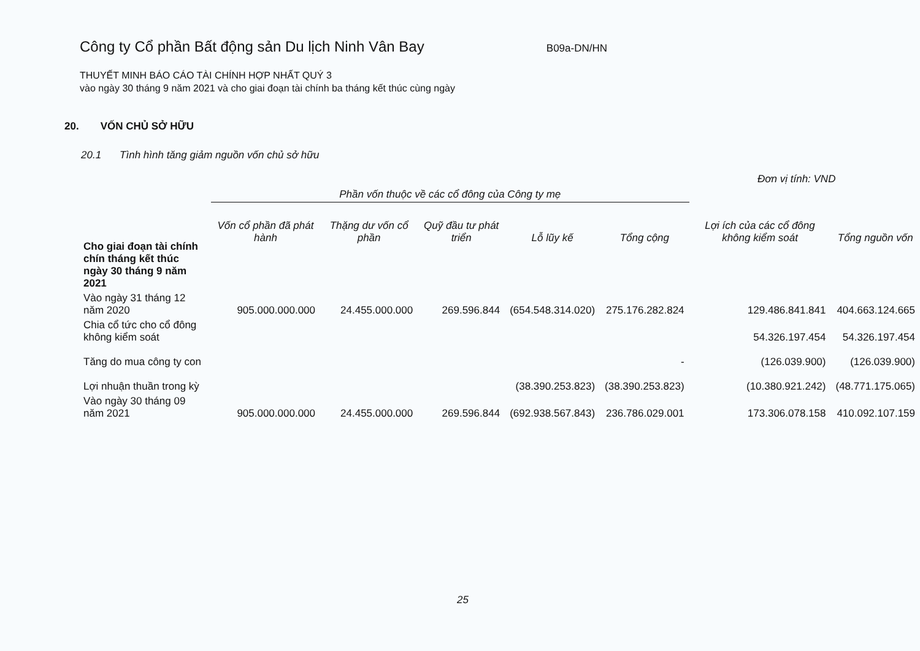Công ty Cổ phần Bất động sản Du lịch Ninh Vân Bay
B09a-DN/HN
THUYẾT MINH BÁO CÁO TÀI CHÍNH HỢP NHẤT QUÝ 3
vào ngày 30 tháng 9 năm 2021 và cho giai đoạn tài chính ba tháng kết thúc cùng ngày
20. VỐN CHỦ SỞ HỮU
20.1 Tình hình tăng giảm nguồn vốn chủ sở hữu
Đơn vị tính: VND
| | Phần vốn thuộc về các cổ đông của Công ty mẹ | | | | | | |
| --- | --- | --- | --- | --- | --- | --- | --- |
| Cho giai đoạn tài chính chín tháng kết thúc ngày 30 tháng 9 năm 2021 | Vốn cổ phần đã phát hành | Thặng dư vốn cổ phần | Quỹ đầu tư phát triển | Lỗ lũy kế | Tổng cộng | Lợi ích của các cổ đông không kiểm soát | Tổng nguồn vốn |
| Vào ngày 31 tháng 12 năm 2020 | 905.000.000.000 | 24.455.000.000 | 269.596.844 | (654.548.314.020) | 275.176.282.824 | 129.486.841.841 | 404.663.124.665 |
| Chia cổ tức cho cổ đông không kiểm soát | | | | | | 54.326.197.454 | 54.326.197.454 |
| Tăng do mua công ty con | | | | | - | (126.039.900) | (126.039.900) |
| Lợi nhuận thuần trong kỳ | | | | (38.390.253.823) | (38.390.253.823) | (10.380.921.242) | (48.771.175.065) |
| Vào ngày 30 tháng 09 năm 2021 | 905.000.000.000 | 24.455.000.000 | 269.596.844 | (692.938.567.843) | 236.786.029.001 | 173.306.078.158 | 410.092.107.159 |
25